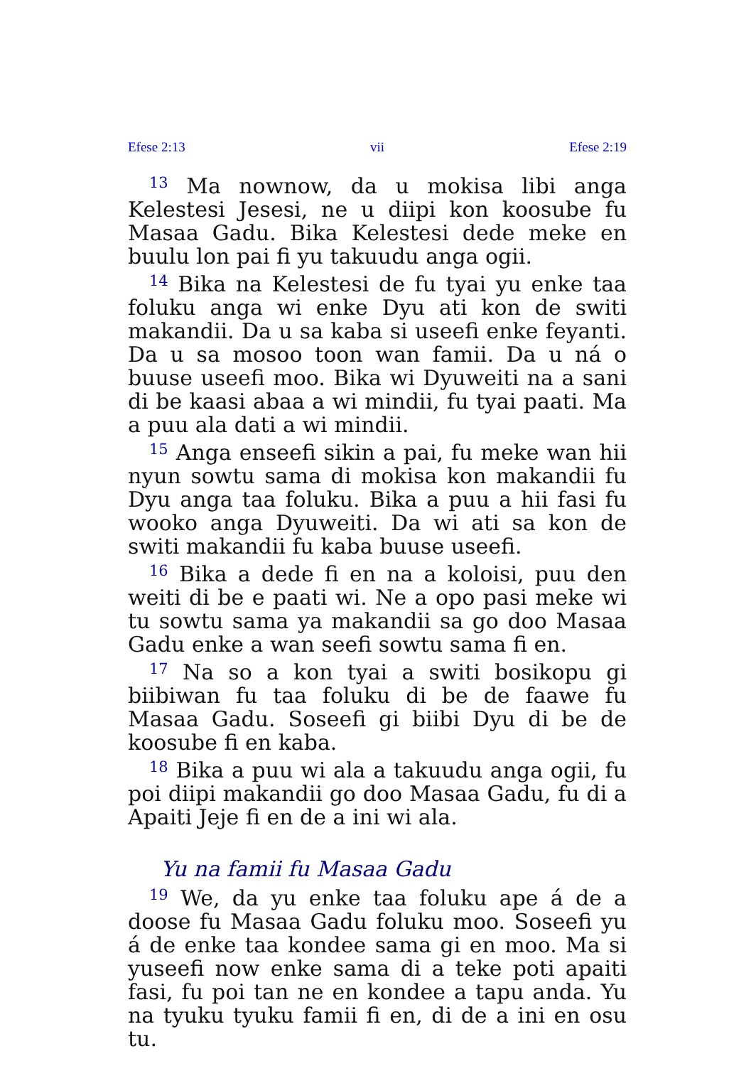Efese 2:13 vii Efese 2:19
<sup>13</sup> Ma nownow, da u mokisa libi anga Kelestesi Jesesi, ne u diipi kon koosube fu Masaa Gadu. Bika Kelestesi dede meke en buulu lon pai fi yu takuudu anga ogii.
<sup>14</sup> Bika na Kelestesi de fu tyai yu enke taa foluku anga wi enke Dyu ati kon de switi makandii. Da u sa kaba si useefi enke feyanti. Da u sa mosoo toon wan famii. Da u ná o buuse useefi moo. Bika wi Dyuweiti na a sani di be kaasi abaa a wi mindii, fu tyai paati. Ma a puu ala dati a wi mindii.
<sup>15</sup> Anga enseefi sikin a pai, fu meke wan hii nyun sowtu sama di mokisa kon makandii fu Dyu anga taa foluku. Bika a puu a hii fasi fu wooko anga Dyuweiti. Da wi ati sa kon de switi makandii fu kaba buuse useefi.
<sup>16</sup> Bika a dede fi en na a koloisi, puu den weiti di be e paati wi. Ne a opo pasi meke wi tu sowtu sama ya makandii sa go doo Masaa Gadu enke a wan seefi sowtu sama fi en.
<sup>17</sup> Na so a kon tyai a switi bosikopu gi biibiwan fu taa foluku di be de faawe fu Masaa Gadu. Soseefi gi biibi Dyu di be de koosube fi en kaba.
<sup>18</sup> Bika a puu wi ala a takuudu anga ogii, fu poi diipi makandii go doo Masaa Gadu, fu di a Apaiti Jeje fi en de a ini wi ala.
Yu na famii fu Masaa Gadu
<sup>19</sup> We, da yu enke taa foluku ape á de a doose fu Masaa Gadu foluku moo. Soseefi yu á de enke taa kondee sama gi en moo. Ma si yuseefi now enke sama di a teke poti apaiti fasi, fu poi tan ne en kondee a tapu anda. Yu na tyuku tyuku famii fi en, di de a ini en osu tu.